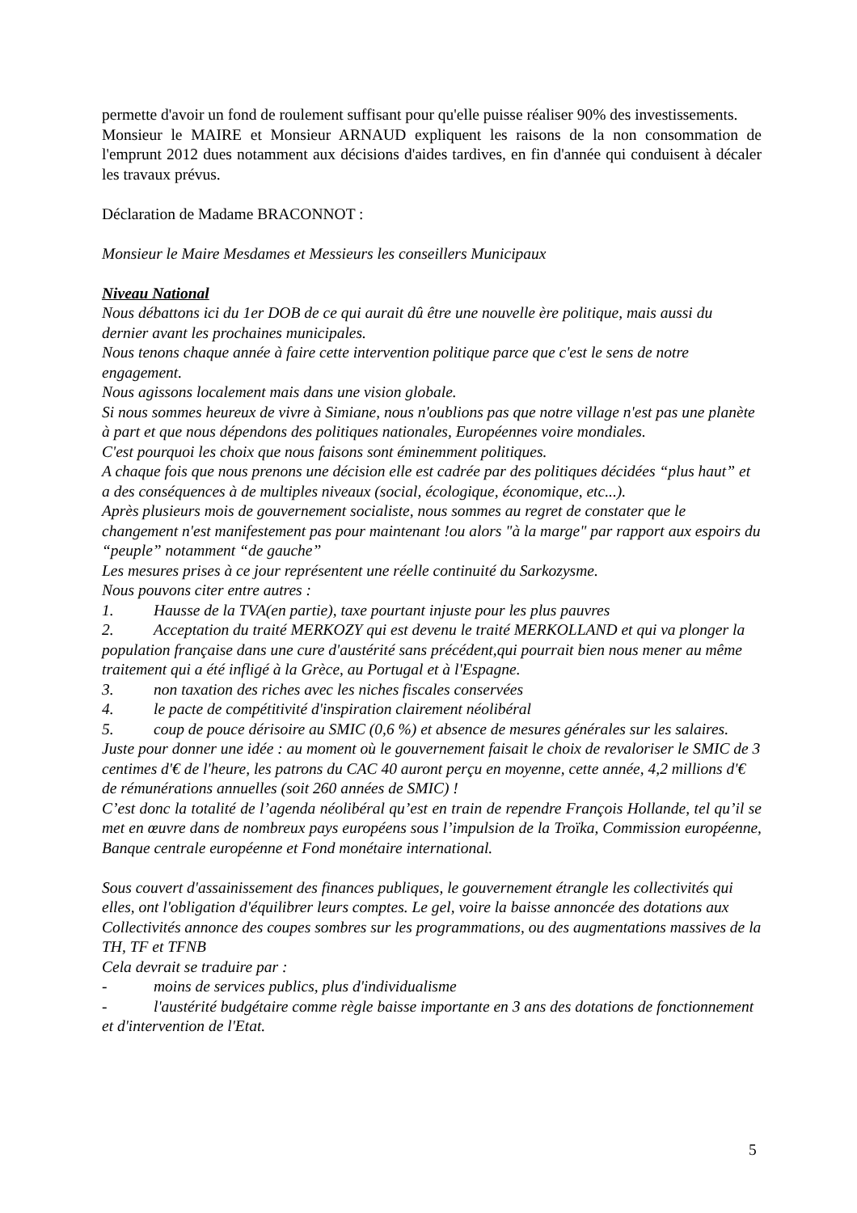permette d'avoir un fond de roulement suffisant pour qu'elle puisse réaliser 90% des investissements.
Monsieur le MAIRE et Monsieur ARNAUD expliquent les raisons de la non consommation de l'emprunt 2012 dues notamment aux décisions d'aides tardives, en fin d'année qui conduisent à décaler les travaux prévus.
Déclaration de Madame BRACONNOT :
Monsieur le Maire Mesdames et Messieurs les conseillers Municipaux
Niveau National
Nous débattons ici du 1er DOB de ce qui aurait dû être une nouvelle ère politique, mais aussi du dernier avant les prochaines municipales.
Nous tenons chaque année à faire cette intervention politique parce que c'est le sens de notre engagement.
Nous agissons localement mais dans une vision globale.
Si nous sommes heureux de vivre à Simiane, nous n'oublions pas que notre village n'est pas une planète à part et que nous dépendons des politiques nationales, Européennes voire mondiales.
C'est pourquoi les choix que nous faisons sont éminemment politiques.
A chaque fois que nous prenons une décision elle est cadrée par des politiques décidées “plus haut” et a des conséquences à de multiples niveaux (social, écologique, économique, etc...).
Après plusieurs mois de gouvernement socialiste, nous sommes au regret de constater que le changement n'est manifestement pas pour maintenant !ou alors "à la marge" par rapport aux espoirs du “peuple” notamment “de gauche”
Les mesures prises à ce jour représentent une réelle continuité du Sarkozysme.
Nous pouvons citer entre autres :
1. Hausse de la TVA(en partie), taxe pourtant injuste pour les plus pauvres
2. Acceptation du traité MERKOZY qui est devenu le traité MERKOLLAND et qui va plonger la population française dans une cure d'austérité sans précédent,qui pourrait bien nous mener au même traitement qui a été infligé à la Grèce, au Portugal et à l'Espagne.
3. non taxation des riches avec les niches fiscales conservées
4. le pacte de compétitivité d'inspiration clairement néolibéral
5. coup de pouce dérisoire au SMIC (0,6 %) et absence de mesures générales sur les salaires. Juste pour donner une idée : au moment où le gouvernement faisait le choix de revaloriser le SMIC de 3 centimes d'€ de l'heure, les patrons du CAC 40 auront perçu en moyenne, cette année, 4,2 millions d'€ de rémunérations annuelles (soit 260 années de SMIC) !
C’est donc la totalité de l’agenda néolibéral qu’est en train de rependre François Hollande, tel qu’il se met en œuvre dans de nombreux pays européens sous l’impulsion de la Troïka, Commission européenne, Banque centrale européenne et Fond monétaire international.
Sous couvert d'assainissement des finances publiques, le gouvernement étrangle les collectivités qui elles, ont l'obligation d'équilibrer leurs comptes. Le gel, voire la baisse annoncée des dotations aux Collectivités annonce des coupes sombres sur les programmations, ou des augmentations massives de la TH, TF et TFNB
Cela devrait se traduire par :
- moins de services publics, plus d'individualisme
- l'austérité budgétaire comme règle baisse importante en 3 ans des dotations de fonctionnement et d'intervention de l'Etat.
5